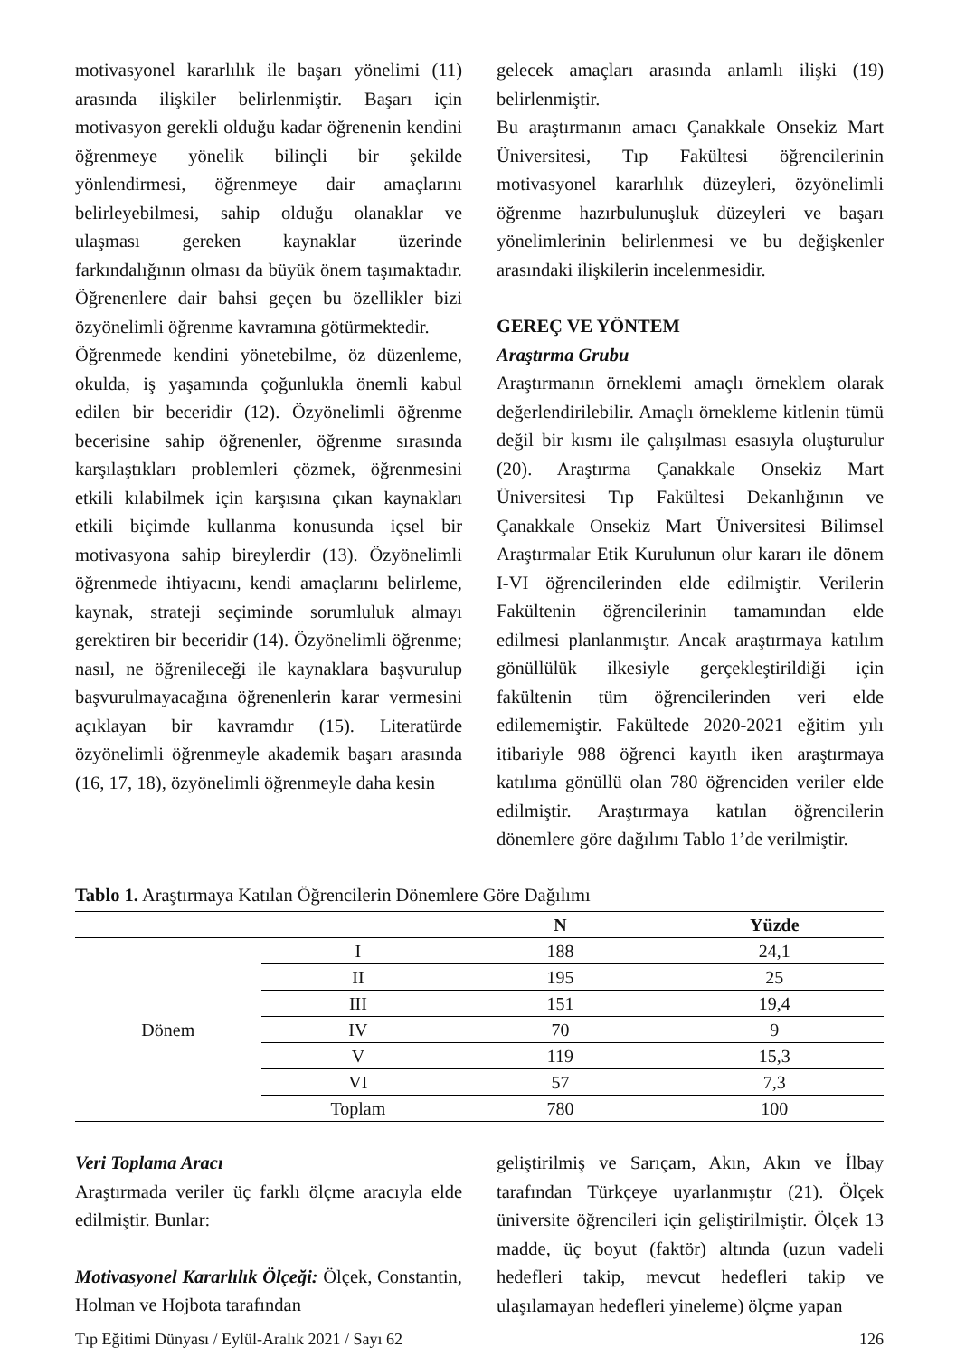motivasyonel kararlılık ile başarı yönelimi (11) arasında ilişkiler belirlenmiştir. Başarı için motivasyon gerekli olduğu kadar öğrenenin kendini öğrenmeye yönelik bilinçli bir şekilde yönlendirmesi, öğrenmeye dair amaçlarını belirleyebilmesi, sahip olduğu olanaklar ve ulaşması gereken kaynaklar üzerinde farkındalığının olması da büyük önem taşımaktadır. Öğrenenlere dair bahsi geçen bu özellikler bizi özyönelimli öğrenme kavramına götürmektedir.
Öğrenmede kendini yönetebilme, öz düzenleme, okulda, iş yaşamında çoğunlukla önemli kabul edilen bir beceridir (12). Özyönelimli öğrenme becerisine sahip öğrenenler, öğrenme sırasında karşılaştıkları problemleri çözmek, öğrenmesini etkili kılabilmek için karşısına çıkan kaynakları etkili biçimde kullanma konusunda içsel bir motivasyona sahip bireylerdir (13). Özyönelimli öğrenmede ihtiyacını, kendi amaçlarını belirleme, kaynak, strateji seçiminde sorumluluk almayı gerektiren bir beceridir (14). Özyönelimli öğrenme; nasıl, ne öğrenileceği ile kaynaklara başvurulup başvurulmayacağına öğrenenlerin karar vermesini açıklayan bir kavramdır (15). Literatürde özyönelimli öğrenmeyle akademik başarı arasında (16, 17, 18), özyönelimli öğrenmeyle daha kesin
gelecek amaçları arasında anlamlı ilişki (19) belirlenmiştir.
Bu araştırmanın amacı Çanakkale Onsekiz Mart Üniversitesi, Tıp Fakültesi öğrencilerinin motivasyonel kararlılık düzeyleri, özyönelimli öğrenme hazırbulunuşluk düzeyleri ve başarı yönelimlerinin belirlenmesi ve bu değişkenler arasındaki ilişkilerin incelenmesidir.
GEREÇ VE YÖNTEM
Araştırma Grubu
Araştırmanın örneklemi amaçlı örneklem olarak değerlendirilebilir. Amaçlı örnekleme kitlenin tümü değil bir kısmı ile çalışılması esasıyla oluşturulur (20). Araştırma Çanakkale Onsekiz Mart Üniversitesi Tıp Fakültesi Dekanlığının ve Çanakkale Onsekiz Mart Üniversitesi Bilimsel Araştırmalar Etik Kurulunun olur kararı ile dönem I-VI öğrencilerinden elde edilmiştir. Verilerin Fakültenin öğrencilerinin tamamından elde edilmesi planlanmıştır. Ancak araştırmaya katılım gönüllülük ilkesiyle gerçekleştirildiği için fakültenin tüm öğrencilerinden veri elde edilememiştir. Fakültede 2020-2021 eğitim yılı itibariyle 988 öğrenci kayıtlı iken araştırmaya katılıma gönüllü olan 780 öğrenciden veriler elde edilmiştir. Araştırmaya katılan öğrencilerin dönemlere göre dağılımı Tablo 1’de verilmiştir.
Tablo 1. Araştırmaya Katılan Öğrencilerin Dönemlere Göre Dağılımı
| | | N | Yüzde |
| --- | --- | --- | --- |
| Dönem | I | 188 | 24,1 |
| | II | 195 | 25 |
| | III | 151 | 19,4 |
| | IV | 70 | 9 |
| | V | 119 | 15,3 |
| | VI | 57 | 7,3 |
| | Toplam | 780 | 100 |
Veri Toplama Aracı
Araştırmada veriler üç farklı ölçme aracıyla elde edilmiştir. Bunlar:
Motivasyonel Kararlılık Ölçeği: Ölçek, Constantin, Holman ve Hojbota tarafından
geliştirilmiş ve Sarıçam, Akın, Akın ve İlbay tarafından Türkçeye uyarlanmıştır (21). Ölçek üniversite öğrencileri için geliştirilmiştir. Ölçek 13 madde, üç boyut (faktör) altında (uzun vadeli hedefleri takip, mevcut hedefleri takip ve ulaşılamayan hedefleri yineleme) ölçme yapan
Tıp Eğitimi Dünyası / Eylül-Aralık 2021 / Sayı 62 126